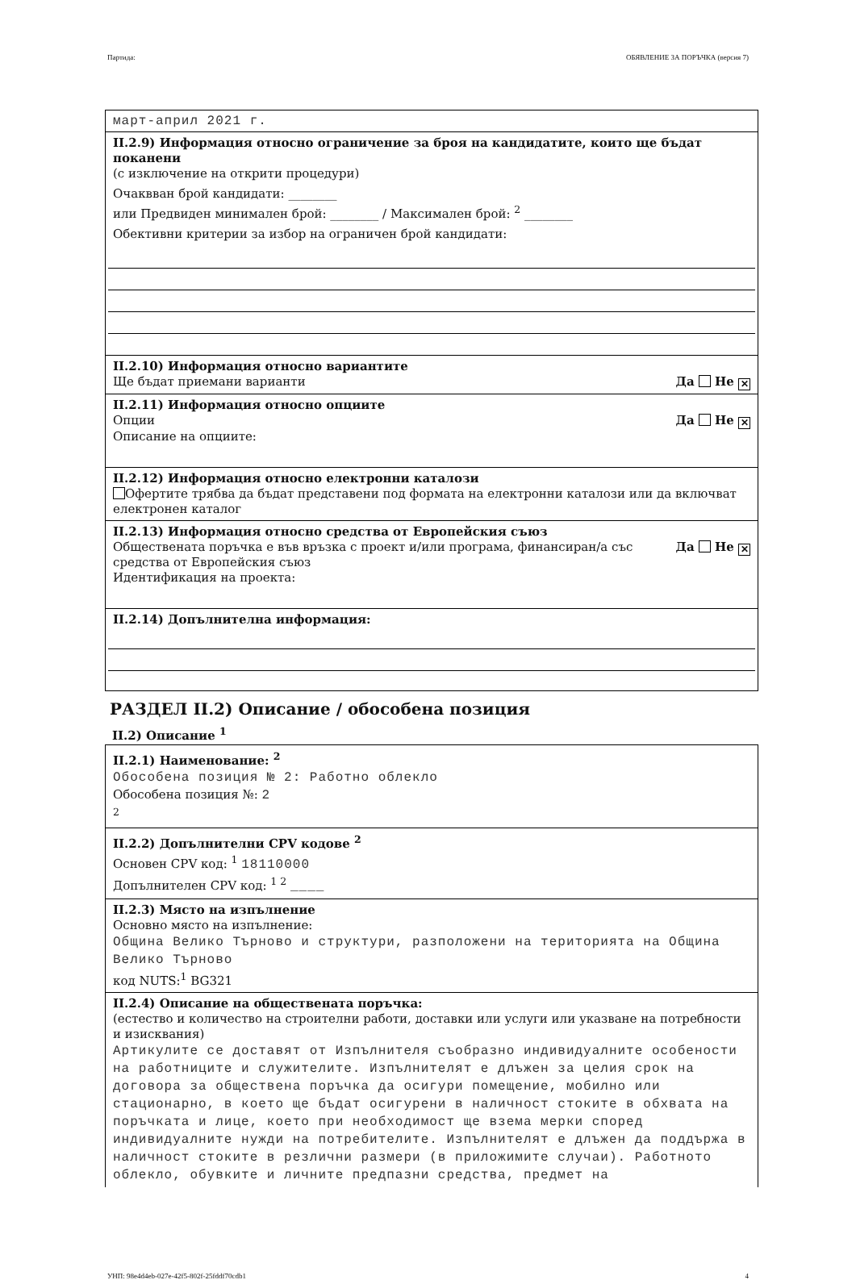Партида: ОБЯВЛЕНИЕ ЗА ПОРЪЧКА (версия 7)
март-април 2021 г.
II.2.9) Информация относно ограничение за броя на кандидатите, които ще бъдат поканени
(с изключение на открити процедури)
Очаквван брой кандидати: ________
или Предвиден минимален брой: ________ / Максимален брой: <sup>2</sup> ________
Обективни критерии за избор на ограничен брой кандидати:
II.2.10) Информация относно вариантите
Ще бъдат приемани варианти Да Не ✕
II.2.11) Информация относно опциите
Опции Да Не ✕
Описание на опциите:
II.2.12) Информация относно електронни каталози
Офертите трябва да бъдат представени под формата на електронни каталози или да включват електронен каталог
II.2.13) Информация относно средства от Европейския съюз
Обществената поръчка е във връзка с проект и/или програма, финансиран/а със средства от Европейския съюз Да Не ✕
Идентификация на проекта:
II.2.14) Допълнителна информация:
РАЗДЕЛ II.2) Описание / обособена позиция
II.2) Описание <sup>1</sup>
II.2.1) Наименование: <sup>2</sup>
Обособена позиция № 2: Работно облекло
Обособена позиция №: 2
<sup>2</sup>
II.2.2) Допълнителни CPV кодове <sup>2</sup>
Основен CPV код: <sup>1</sup> 18110000
Допълнителен CPV код: <sup>1 2</sup> ____
II.2.3) Място на изпълнение
Основно място на изпълнение:
Община Велико Търново и структури, разположени на територията на Община Велико Търново
код NUTS:<sup>1</sup> BG321
II.2.4) Описание на обществената поръчка:
(естество и количество на строителни работи, доставки или услуги или указване на потребности и изисквания)
Артикулите се доставят от Изпълнителя съобразно индивидуалните особености на работниците и служителите. Изпълнителят е длъжен за целия срок на договора за обществена поръчка да осигури помещение, мобилно или стационарно, в което ще бъдат осигурени в наличност стоките в обхвата на поръчката и лице, което при необходимост ще взема мерки според индивидуалните нужди на потребителите. Изпълнителят е длъжен да поддържа в наличност стоките в резлични размери (в приложимите случаи). Работното облекло, обувките и личните предпазни средства, предмет на
УНП: 98e4d4eb-027e-42f5-802f-25fddf70cdb1 4